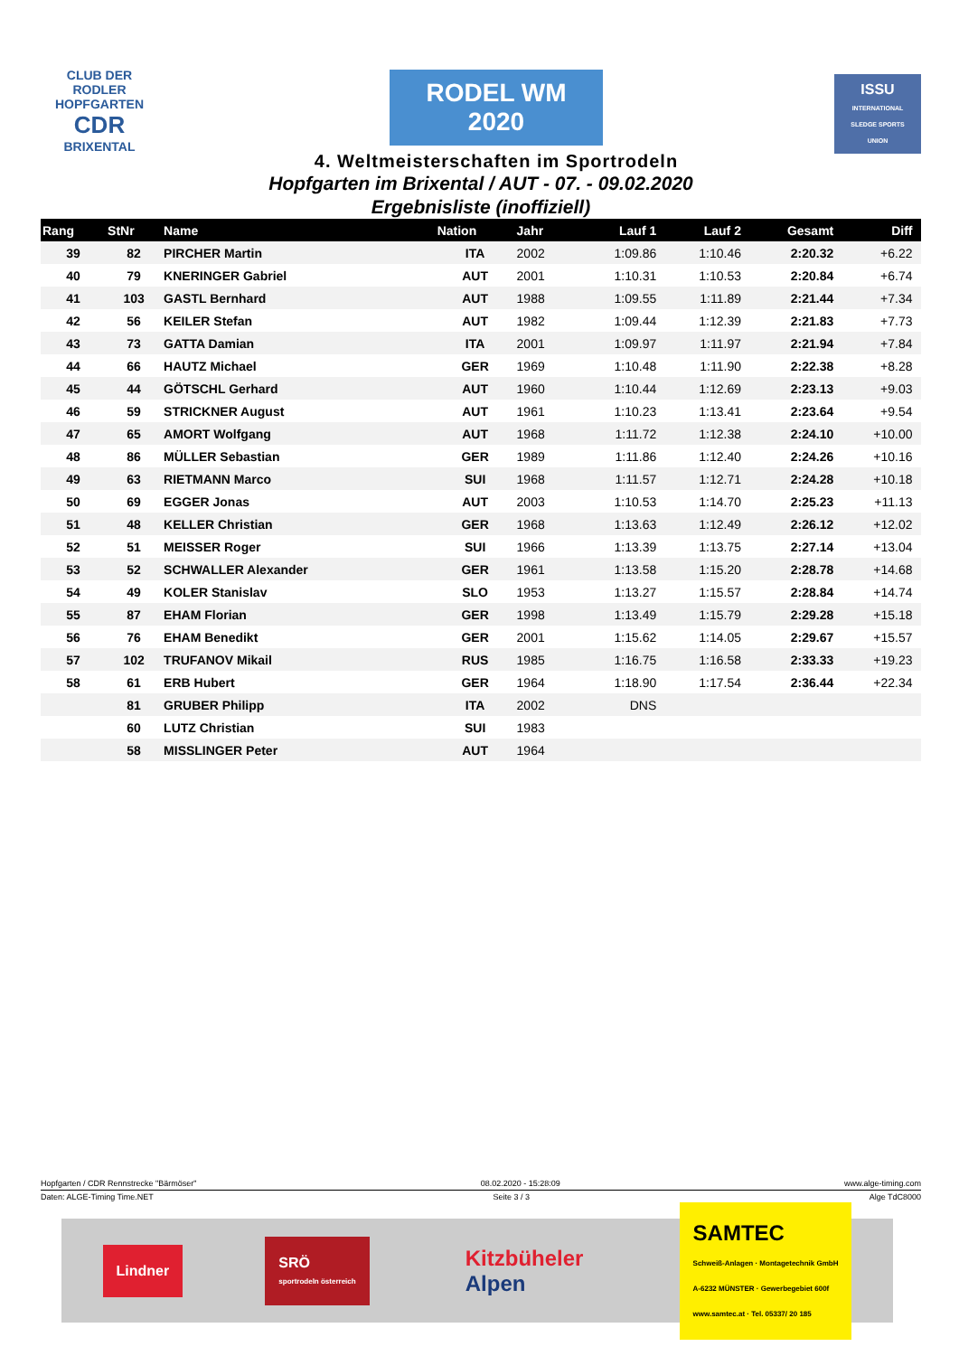CLUB DER RODLER
HOPFGARTEN
CDR
BRIXENTAL
RODEL WM
2020
4. Weltmeisterschaften im Sportrodeln
ISSU
INTERNATIONAL SLEDGE SPORTS UNION
Hopfgarten im Brixental / AUT - 07. - 09.02.2020
Ergebnisliste (inoffiziell)
| Rang | StNr | Name | Nation | Jahr | Lauf 1 | Lauf 2 | Gesamt | Diff | |
| --- | --- | --- | --- | --- | --- | --- | --- | --- | --- |
| 39 | 82 | PIRCHER Martin | ITA | 2002 | 1:09.86 | 1:10.46 | 2:20.32 | +6.22 | |
| 40 | 79 | KNERINGER Gabriel | AUT | 2001 | 1:10.31 | 1:10.53 | 2:20.84 | +6.74 | |
| 41 | 103 | GASTL Bernhard | AUT | 1988 | 1:09.55 | 1:11.89 | 2:21.44 | +7.34 | |
| 42 | 56 | KEILER Stefan | AUT | 1982 | 1:09.44 | 1:12.39 | 2:21.83 | +7.73 | |
| 43 | 73 | GATTA Damian | ITA | 2001 | 1:09.97 | 1:11.97 | 2:21.94 | +7.84 | |
| 44 | 66 | HAUTZ Michael | GER | 1969 | 1:10.48 | 1:11.90 | 2:22.38 | +8.28 | |
| 45 | 44 | GÖTSCHL Gerhard | AUT | 1960 | 1:10.44 | 1:12.69 | 2:23.13 | +9.03 | |
| 46 | 59 | STRICKNER August | AUT | 1961 | 1:10.23 | 1:13.41 | 2:23.64 | +9.54 | |
| 47 | 65 | AMORT Wolfgang | AUT | 1968 | 1:11.72 | 1:12.38 | 2:24.10 | +10.00 | |
| 48 | 86 | MÜLLER Sebastian | GER | 1989 | 1:11.86 | 1:12.40 | 2:24.26 | +10.16 | |
| 49 | 63 | RIETMANN Marco | SUI | 1968 | 1:11.57 | 1:12.71 | 2:24.28 | +10.18 | |
| 50 | 69 | EGGER Jonas | AUT | 2003 | 1:10.53 | 1:14.70 | 2:25.23 | +11.13 | |
| 51 | 48 | KELLER Christian | GER | 1968 | 1:13.63 | 1:12.49 | 2:26.12 | +12.02 | |
| 52 | 51 | MEISSER Roger | SUI | 1966 | 1:13.39 | 1:13.75 | 2:27.14 | +13.04 | |
| 53 | 52 | SCHWALLER Alexander | GER | 1961 | 1:13.58 | 1:15.20 | 2:28.78 | +14.68 | |
| 54 | 49 | KOLER Stanislav | SLO | 1953 | 1:13.27 | 1:15.57 | 2:28.84 | +14.74 | |
| 55 | 87 | EHAM Florian | GER | 1998 | 1:13.49 | 1:15.79 | 2:29.28 | +15.18 | |
| 56 | 76 | EHAM Benedikt | GER | 2001 | 1:15.62 | 1:14.05 | 2:29.67 | +15.57 | |
| 57 | 102 | TRUFANOV Mikail | RUS | 1985 | 1:16.75 | 1:16.58 | 2:33.33 | +19.23 | |
| 58 | 61 | ERB Hubert | GER | 1964 | 1:18.90 | 1:17.54 | 2:36.44 | +22.34 | |
| | 81 | GRUBER Philipp | ITA | 2002 | DNS | | | | |
| | 60 | LUTZ Christian | SUI | 1983 | | | | | |
| | 58 | MISSLINGER Peter | AUT | 1964 | | | | | |
Hopfgarten / CDR Rennstrecke "Bärmöser" 08.02.2020 - 15:28:09 www.alge-timing.com
Daten: ALGE-Timing Time.NET Seite 3 / 3 Alge TdC8000
Lindner
SRÖ
sportrodeln österreich
Kitzbüheler
Alpen
SAMTEC
Schweiß-Anlagen · Montagetechnik GmbH
A-6232 MÜNSTER · Gewerbegebiet 600f
www.samtec.at · Tel. 05337/ 20 185